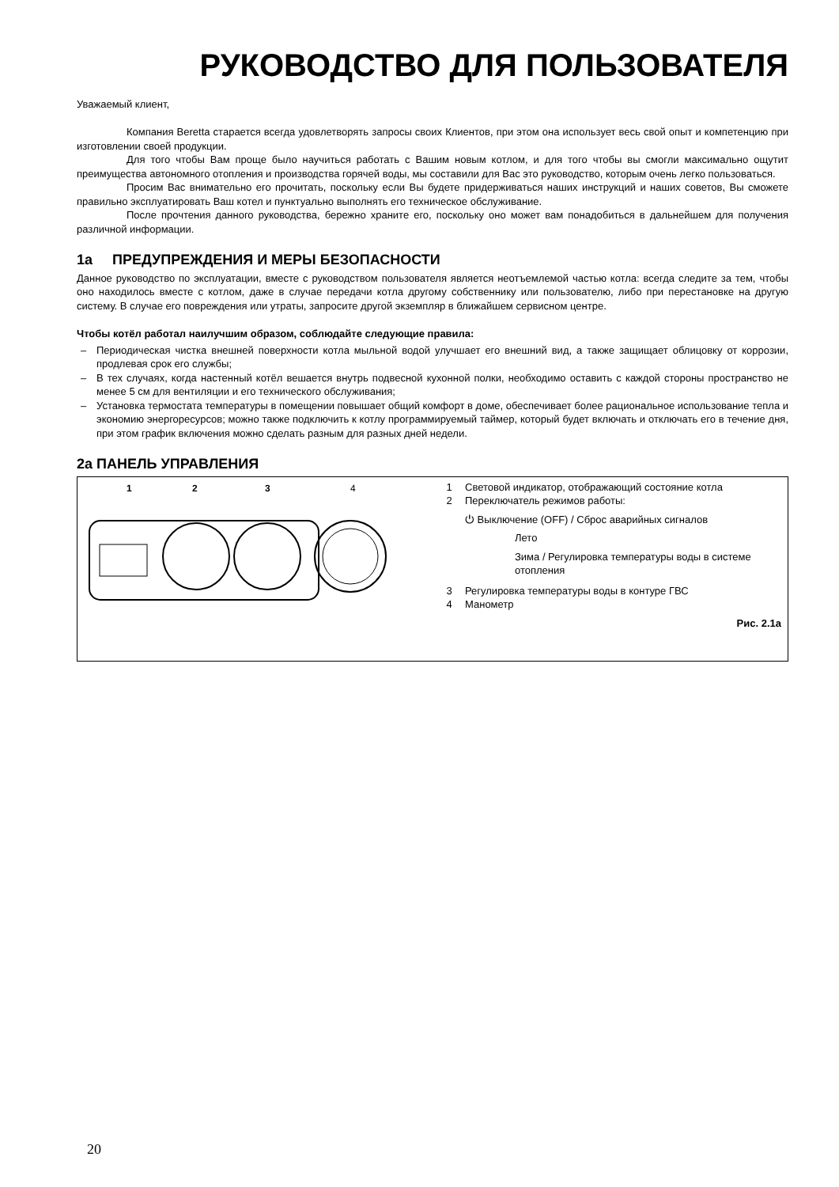РУКОВОДСТВО ДЛЯ ПОЛЬЗОВАТЕЛЯ
Уважаемый клиент,
Компания Beretta старается всегда удовлетворять запросы своих Клиентов, при этом она использует весь свой опыт и компетенцию при изготовлении своей продукции.
Для того чтобы Вам проще было научиться работать с Вашим новым котлом, и для того чтобы вы смогли максимально ощутит преимущества автономного отопления и производства горячей воды, мы составили для Вас это руководство, которым очень легко пользоваться.
Просим Вас внимательно его прочитать, поскольку если Вы будете придерживаться наших инструкций и наших советов, Вы сможете правильно эксплуатировать Ваш котел и пунктуально выполнять его техническое обслуживание.
После прочтения данного руководства, бережно храните его, поскольку оно может вам понадобиться в дальнейшем для получения различной информации.
1a ПРЕДУПРЕЖДЕНИЯ И МЕРЫ БЕЗОПАСНОСТИ
Данное руководство по эксплуатации, вместе с руководством пользователя является неотъемлемой частью котла: всегда следите за тем, чтобы оно находилось вместе с котлом, даже в случае передачи котла другому собственнику или пользователю, либо при перестановке на другую систему. В случае его повреждения или утраты, запросите другой экземпляр в ближайшем сервисном центре.
Чтобы котёл работал наилучшим образом, соблюдайте следующие правила:
– Периодическая чистка внешней поверхности котла мыльной водой улучшает его внешний вид, а также защищает облицовку от коррозии, продлевая срок его службы;
– В тех случаях, когда настенный котёл вешается внутрь подвесной кухонной полки, необходимо оставить с каждой стороны пространство не менее 5 см для вентиляции и его технического обслуживания;
– Установка термостата температуры в помещении повышает общий комфорт в доме, обеспечивает более рациональное использование тепла и экономию энергоресурсов; можно также подключить к котлу программируемый таймер, который будет включать и отключать его в течение дня, при этом график включения можно сделать разным для разных дней недели.
2a ПАНЕЛЬ УПРАВЛЕНИЯ
1
2
3
4
1 Световой индикатор, отображающий состояние котла
2 Переключатель режимов работы:
⏻ Выключение (OFF) / Сброс аварийных сигналов
Лето
Зима / Регулировка температуры воды в системе отопления
3 Регулировка температуры воды в контуре ГВС
4 Манометр
Рис. 2.1a
20